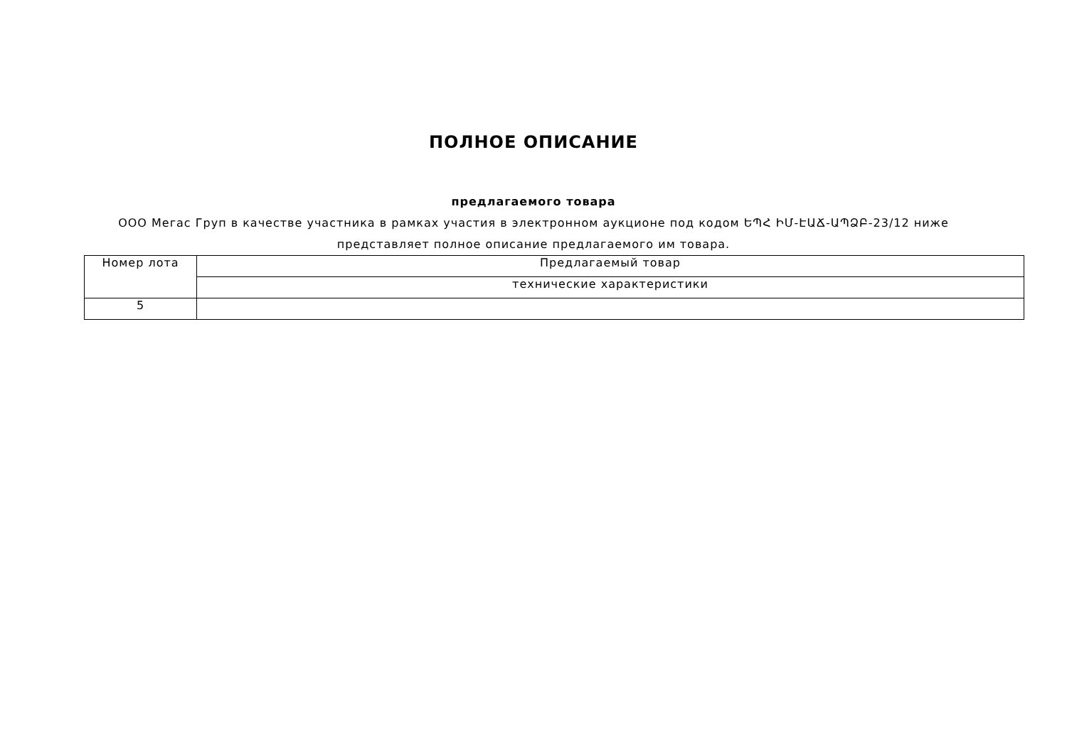ПОЛНОЕ ОПИСАНИЕ
предлагаемого товара
ООО Мегас Груп в качестве участника в рамках участия в электронном аукционе под кодом ԵՊՀ ԻՄ-ԷԱՃ-ԱՊՁԲ-23/12 ниже представляет полное описание предлагаемого им товара.
| Номер лота | Предлагаемый товар |
| | технические характеристики |
| 5 | |